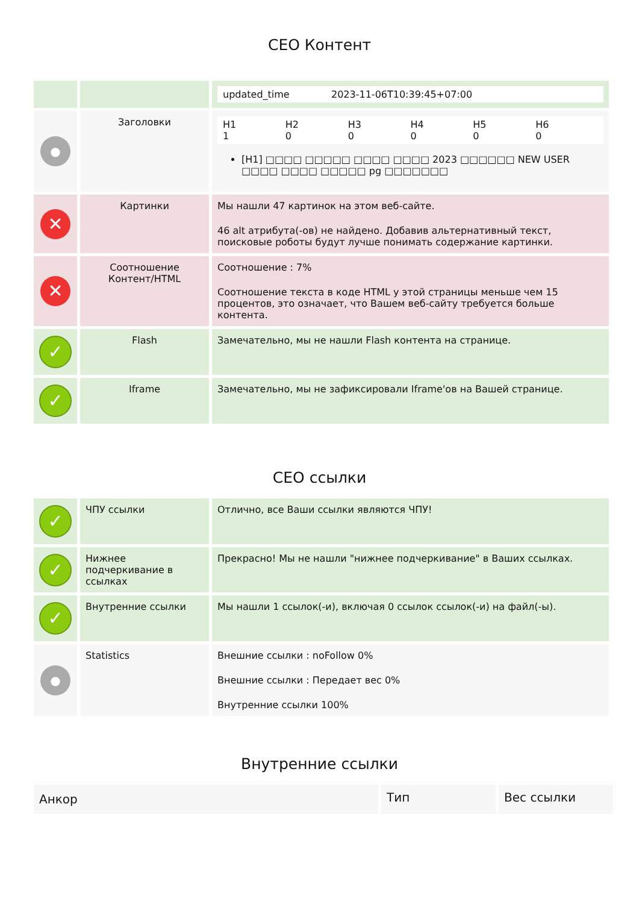СЕО Контент
| | | updated_time 2023-11-06T10:39:45+07:00 |
| ● | Заголовки | H1 1 H2 0 H3 0 H4 0 H5 0 H6 0 [H1] □□□□ □□□□□ □□□□ □□□□ 2023 □□□□□□ NEW USER □□□□ □□□□ □□□□□ pg □□□□□□□ |
| ✕ | Картинки | Мы нашли 47 картинок на этом веб-сайте. 46 alt атрибута(-ов) не найдено. Добавив альтернативный текст, поисковые роботы будут лучше понимать содержание картинки. |
| ✕ | Соотношение Контент/HTML | Соотношение : 7% Соотношение текста в коде HTML у этой страницы меньше чем 15 процентов, это означает, что Вашем веб-сайту требуется больше контента. |
| ✓ | Flash | Замечательно, мы не нашли Flash контента на странице. |
| ✓ | Iframe | Замечательно, мы не зафиксировали Iframe'ов на Вашей странице. |
СЕО ссылки
| ✓ | ЧПУ ссылки | Отлично, все Ваши ссылки являются ЧПУ! |
| ✓ | Нижнее подчеркивание в ссылках | Прекрасно! Мы не нашли "нижнее подчеркивание" в Ваших ссылках. |
| ✓ | Внутренние ссылки | Мы нашли 1 ссылок(-и), включая 0 ссылок ссылок(-и) на файл(-ы). |
| ● | Statistics | Внешние ссылки : noFollow 0% Внешние ссылки : Передает вес 0% Внутренние ссылки 100% |
Внутренние ссылки
| Анкор | Тип | Вес ссылки |